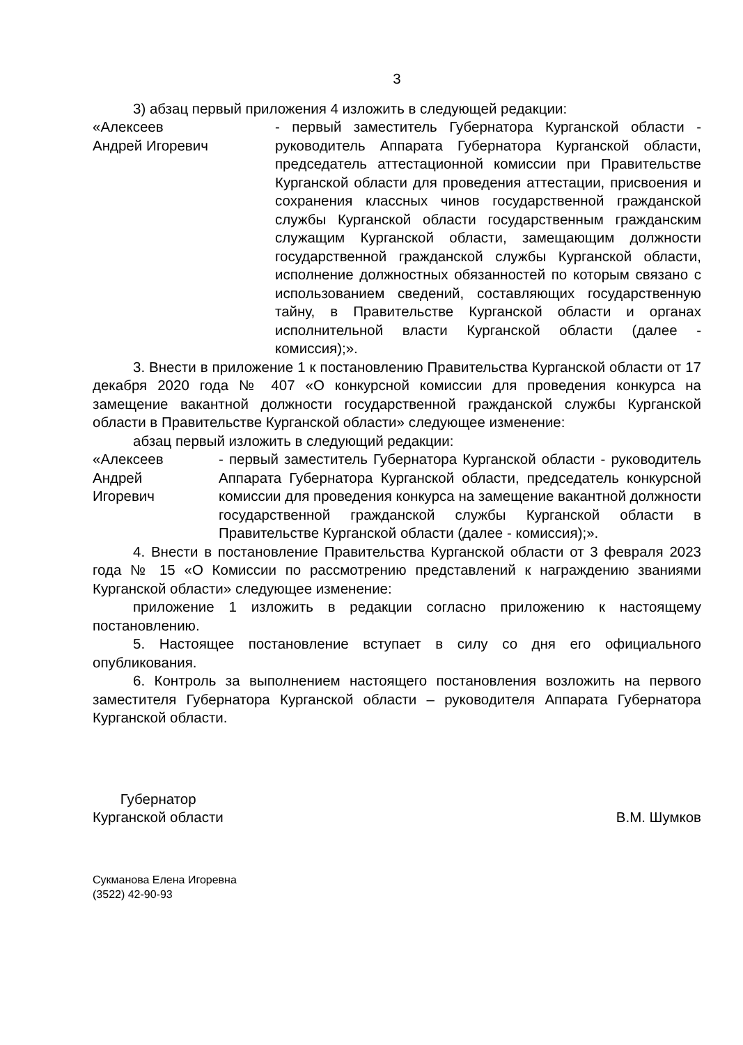3
3) абзац первый приложения 4 изложить в следующей редакции:
«Алексеев
Андрей Игоревич
- первый заместитель Губернатора Курганской области - руководитель Аппарата Губернатора Курганской области, председатель аттестационной комиссии при Правительстве Курганской области для проведения аттестации, присвоения и сохранения классных чинов государственной гражданской службы Курганской области государственным гражданским служащим Курганской области, замещающим должности государственной гражданской службы Курганской области, исполнение должностных обязанностей по которым связано с использованием сведений, составляющих государственную тайну, в Правительстве Курганской области и органах исполнительной власти Курганской области (далее - комиссия);».
3. Внести в приложение 1 к постановлению Правительства Курганской области от 17 декабря 2020 года № 407 «О конкурсной комиссии для проведения конкурса на замещение вакантной должности государственной гражданской службы Курганской области в Правительстве Курганской области» следующее изменение:
абзац первый изложить в следующий редакции:
«Алексеев
Андрей
Игоревич
- первый заместитель Губернатора Курганской области - руководитель Аппарата Губернатора Курганской области, председатель конкурсной комиссии для проведения конкурса на замещение вакантной должности государственной гражданской службы Курганской области в Правительстве Курганской области (далее - комиссия);».
4. Внести в постановление Правительства Курганской области от 3 февраля 2023 года № 15 «О Комиссии по рассмотрению представлений к награждению званиями Курганской области» следующее изменение:
приложение 1 изложить в редакции согласно приложению к настоящему постановлению.
5. Настоящее постановление вступает в силу со дня его официального опубликования.
6. Контроль за выполнением настоящего постановления возложить на первого заместителя Губернатора Курганской области – руководителя Аппарата Губернатора Курганской области.
Губернатор
Курганской области
В.М. Шумков
Сукманова Елена Игоревна
(3522) 42-90-93